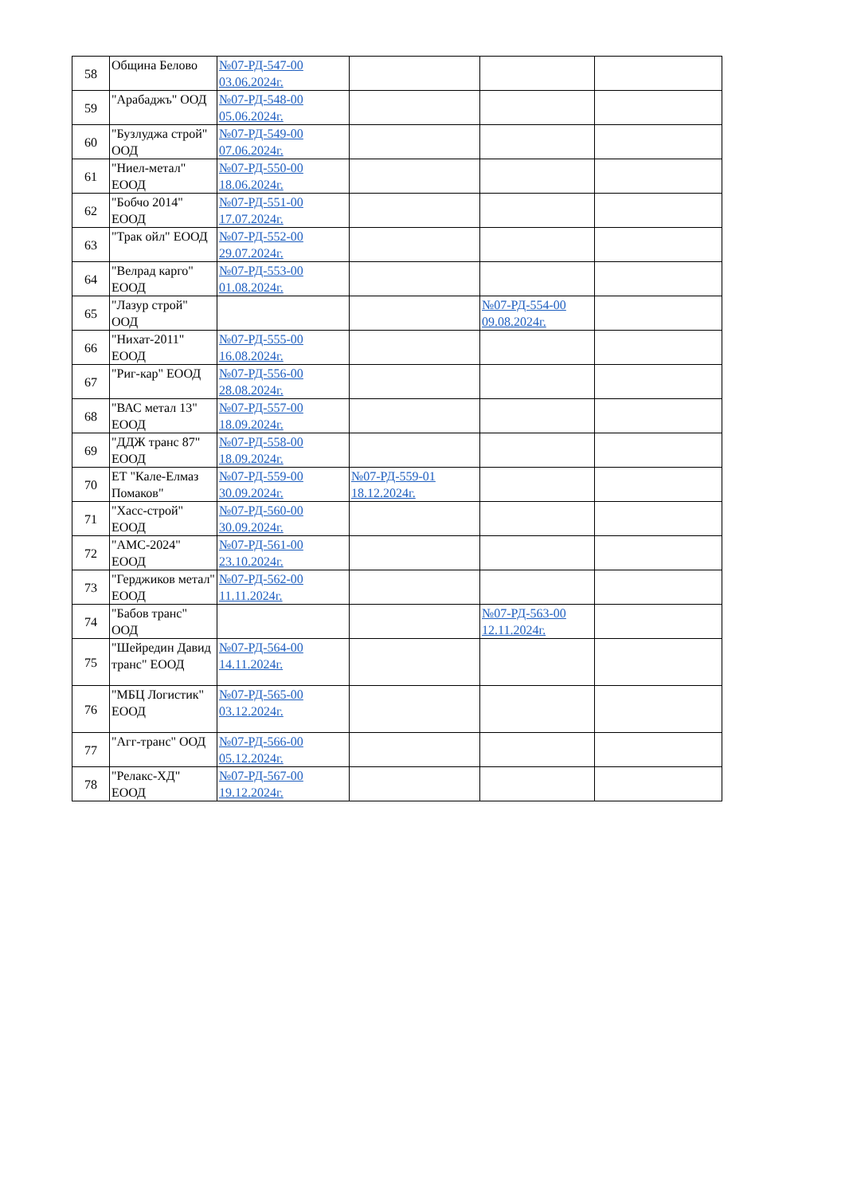| 58 | Община Белово | №07-РД-547-00 03.06.2024г. | | | |
| 59 | "Арабаджъ" ООД | №07-РД-548-00 05.06.2024г. | | | |
| 60 | "Бузлуджа строй" ООД | №07-РД-549-00 07.06.2024г. | | | |
| 61 | "Ниел-метал" ЕООД | №07-РД-550-00 18.06.2024г. | | | |
| 62 | "Бобчо 2014" ЕООД | №07-РД-551-00 17.07.2024г. | | | |
| 63 | "Трак ойл" ЕООД | №07-РД-552-00 29.07.2024г. | | | |
| 64 | "Велрад карго" ЕООД | №07-РД-553-00 01.08.2024г. | | | |
| 65 | "Лазур строй" ООД | | | №07-РД-554-00 09.08.2024г. | |
| 66 | "Нихат-2011" ЕООД | №07-РД-555-00 16.08.2024г. | | | |
| 67 | "Риг-кар" ЕООД | №07-РД-556-00 28.08.2024г. | | | |
| 68 | "ВАС метал 13" ЕООД | №07-РД-557-00 18.09.2024г. | | | |
| 69 | "ДДЖ транс 87" ЕООД | №07-РД-558-00 18.09.2024г. | | | |
| 70 | ЕТ "Кале-Елмаз Помаков" | №07-РД-559-00 30.09.2024г. | №07-РД-559-01 18.12.2024г. | | |
| 71 | "Хасс-строй" ЕООД | №07-РД-560-00 30.09.2024г. | | | |
| 72 | "АМС-2024" ЕООД | №07-РД-561-00 23.10.2024г. | | | |
| 73 | "Герджиков метал" ЕООД | №07-РД-562-00 11.11.2024г. | | | |
| 74 | "Бабов транс" ООД | | | №07-РД-563-00 12.11.2024г. | |
| 75 | "Шейредин Давид транс" ЕООД | №07-РД-564-00 14.11.2024г. | | | |
| 76 | "МБЦ Логистик" ЕООД | №07-РД-565-00 03.12.2024г. | | | |
| 77 | "Агг-транс" ООД | №07-РД-566-00 05.12.2024г. | | | |
| 78 | "Релакс-ХД" ЕООД | №07-РД-567-00 19.12.2024г. | | | |